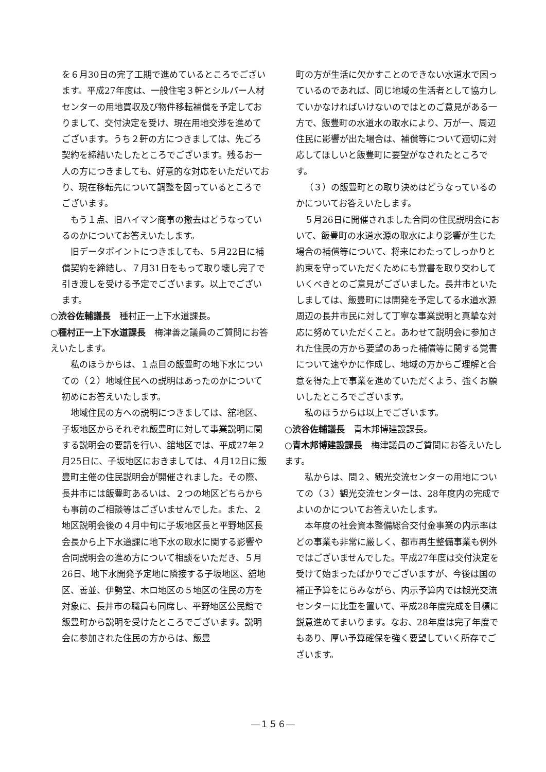を６月30日の完了工期で進めているところでございます。平成27年度は、一般住宅３軒とシルバー人材センターの用地買収及び物件移転補償を予定しておりまして、交付決定を受け、現在用地交渉を進めてございます。うち２軒の方につきましては、先ごろ契約を締結いたしたところでございます。残るお一人の方につきましても、好意的な対応をいただいており、現在移転先について調整を図っているところでございます。
もう１点、旧ハイマン商事の撤去はどうなっているのかについてお答えいたします。
旧データポイントにつきましても、５月22日に補償契約を締結し、７月31日をもって取り壊し完了で引き渡しを受ける予定でございます。以上でございます。
○渋谷佐輔議長　種村正一上下水道課長。
○種村正一上下水道課長　梅津善之議員のご質問にお答えいたします。
私のほうからは、１点目の飯豊町の地下水についての（２）地域住民への説明はあったのかについて初めにお答えいたします。
地域住民の方への説明につきましては、舘地区、子坂地区からそれぞれ飯豊町に対して事業説明に関する説明会の要請を行い、舘地区では、平成27年２月25日に、子坂地区におきましては、４月12日に飯豊町主催の住民説明会が開催されました。その際、長井市には飯豊町あるいは、２つの地区どちらからも事前のご相談等はございませんでした。また、２地区説明会後の４月中旬に子坂地区長と平野地区長会長から上下水道課に地下水の取水に関する影響や合同説明会の進め方について相談をいただき、５月26日、地下水開発予定地に隣接する子坂地区、舘地区、善並、伊勢堂、木ロ地区の５地区の住民の方を対象に、長井市の職員も同席し、平野地区公民館で飯豊町から説明を受けたところでございます。説明会に参加された住民の方からは、飯豊
町の方が生活に欠かすことのできない水道水で困っているのであれば、同じ地域の生活者として協力していかなければいけないのではとのご意見がある一方で、飯豊町の水道水の取水により、万が一、周辺住民に影響が出た場合は、補償等について適切に対応してほしいと飯豊町に要望がなされたところです。
（３）の飯豊町との取り決めはどうなっているのかについてお答えいたします。
５月26日に開催されました合同の住民説明会において、飯豊町の水道水源の取水により影響が生じた場合の補償等について、将来にわたってしっかりと約束を守っていただくためにも覚書を取り交わしていくべきとのご意見がございました。長井市といたしましては、飯豊町には開発を予定してる水道水源周辺の長井市民に対して丁寧な事業説明と真摯な対応に努めていただくこと。あわせて説明会に参加された住民の方から要望のあった補償等に関する覚書について速やかに作成し、地域の方からご理解と合意を得た上で事業を進めていただくよう、強くお願いしたところでございます。
私のほうからは以上でございます。
○渋谷佐輔議長　青木邦博建設課長。
○青木邦博建設課長　梅津議員のご質問にお答えいたします。
私からは、問２、観光交流センターの用地についての（３）観光交流センターは、28年度内の完成でよいのかについてお答えいたします。
本年度の社会資本整備総合交付金事業の内示率はどの事業も非常に厳しく、都市再生整備事業も例外ではございませんでした。平成27年度は交付決定を受けて始まったばかりでございますが、今後は国の補正予算をにらみながら、内示予算内では観光交流センターに比重を置いて、平成28年度完成を目標に鋭意進めてまいります。なお、28年度は完了年度でもあり、厚い予算確保を強く要望していく所存でございます。
―１５６―